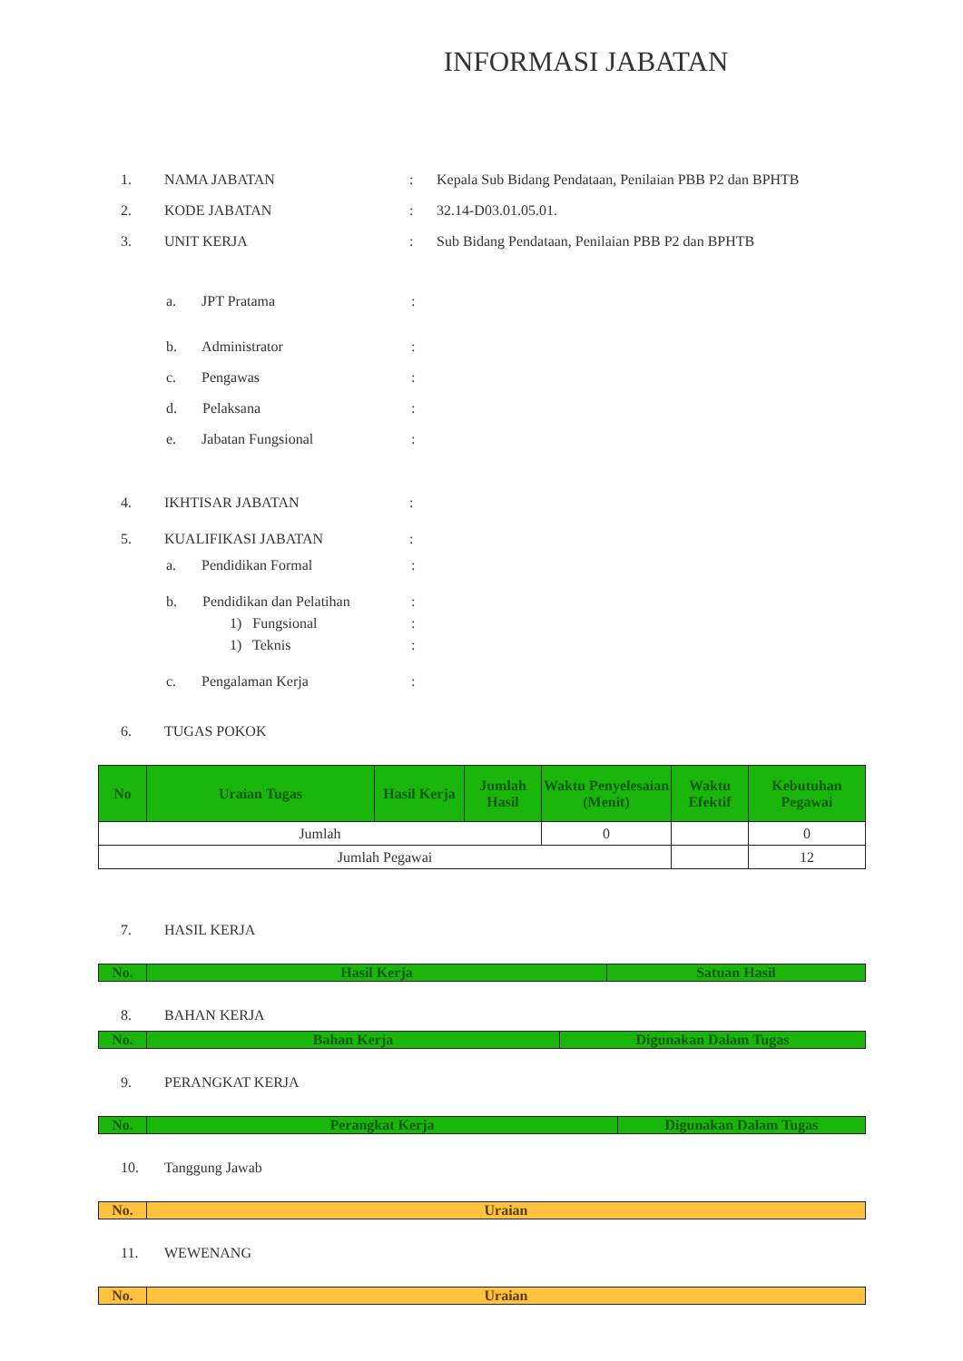INFORMASI JABATAN
1. NAMA JABATAN: Kepala Sub Bidang Pendataan, Penilaian PBB P2 dan BPHTB
2. KODE JABATAN: 32.14-D03.01.05.01.
3. UNIT KERJA: Sub Bidang Pendataan, Penilaian PBB P2 dan BPHTB
a. JPT Pratama:
b. Administrator:
c. Pengawas:
d. Pelaksana:
e. Jabatan Fungsional:
4. IKHTISAR JABATAN:
5. KUALIFIKASI JABATAN:
a. Pendidikan Formal:
b. Pendidikan dan Pelatihan:
1) Fungsional:
1) Teknis:
c. Pengalaman Kerja:
6. TUGAS POKOK
| No | Uraian Tugas | Hasil Kerja | Jumlah Hasil | Waktu Penyelesaian (Menit) | Waktu Efektif | Kebutuhan Pegawai |
| --- | --- | --- | --- | --- | --- | --- |
| Jumlah | | | | 0 | | 0 |
| Jumlah Pegawai | | | | | | 12 |
7. HASIL KERJA
| No. | Hasil Kerja | Satuan Hasil |
| --- | --- | --- |
8. BAHAN KERJA
| No. | Bahan Kerja | Digunakan Dalam Tugas |
| --- | --- | --- |
9. PERANGKAT KERJA
| No. | Perangkat Kerja | Digunakan Dalam Tugas |
| --- | --- | --- |
10. Tanggung Jawab
| No. | Uraian |
| --- | --- |
11. WEWENANG
| No. | Uraian |
| --- | --- |